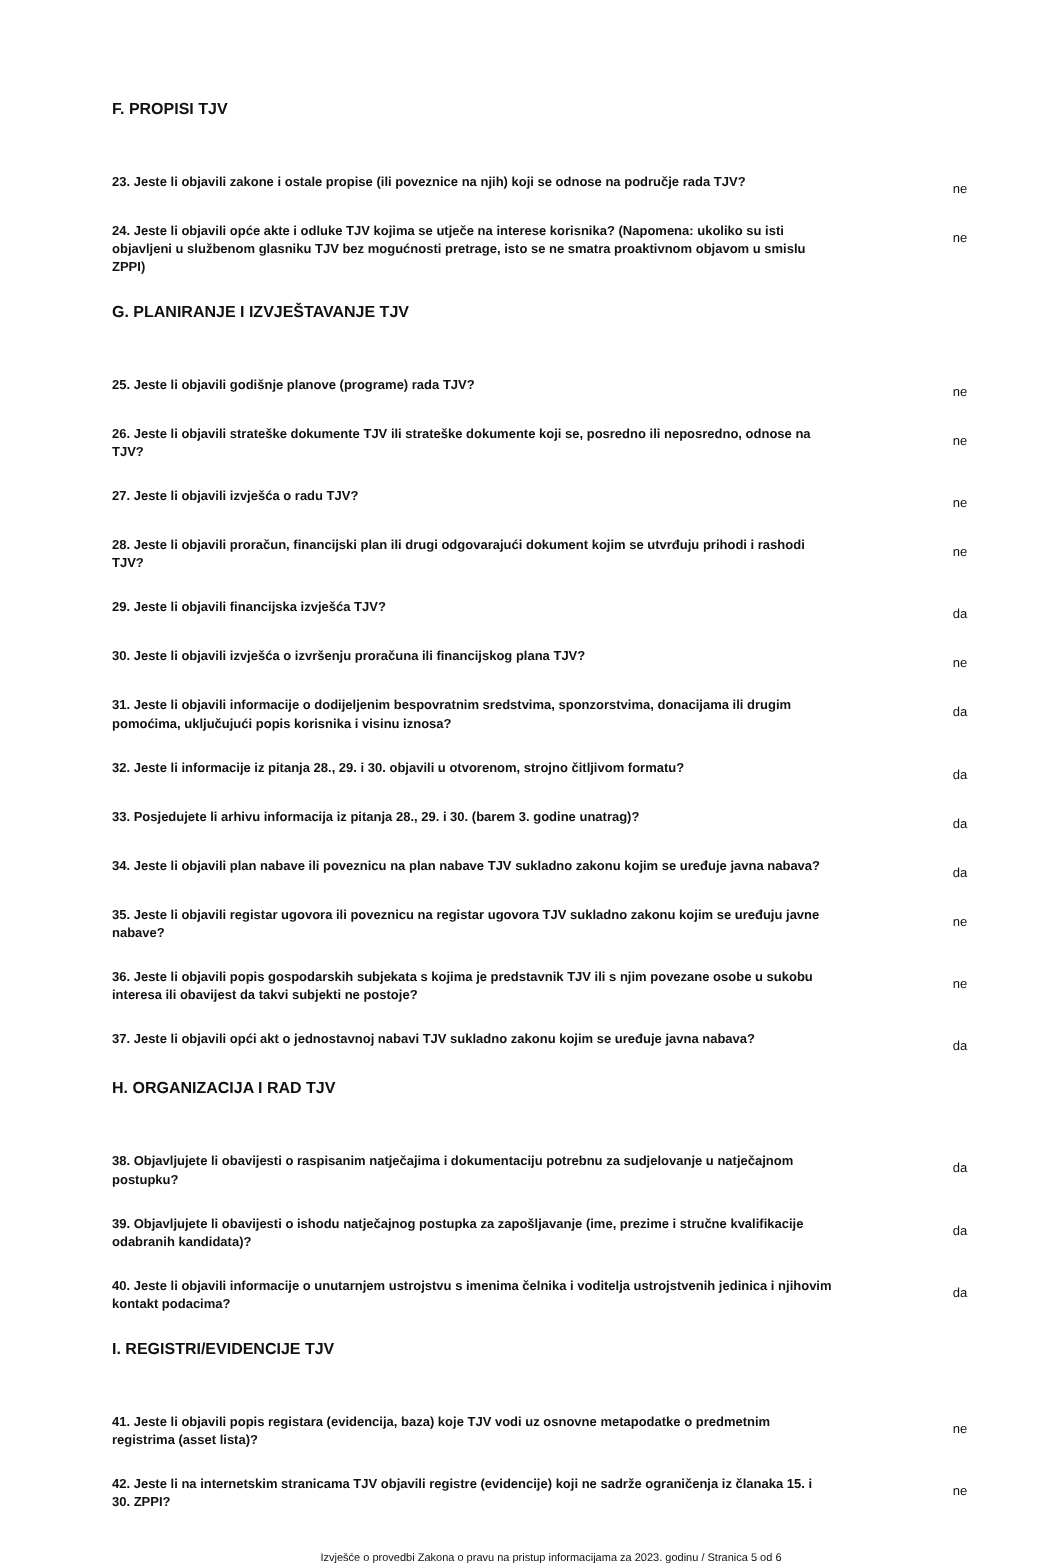F. PROPISI TJV
23. Jeste li objavili zakone i ostale propise (ili poveznice na njih) koji se odnose na područje rada TJV?
ne
24. Jeste li objavili opće akte i odluke TJV kojima se utječe na interese korisnika? (Napomena: ukoliko su isti objavljeni u službenom glasniku TJV bez mogućnosti pretrage, isto se ne smatra proaktivnom objavom u smislu ZPPI)
ne
G. PLANIRANJE I IZVJEŠTAVANJE TJV
25. Jeste li objavili godišnje planove (programe) rada TJV?
ne
26. Jeste li objavili strateške dokumente TJV ili strateške dokumente koji se, posredno ili neposredno, odnose na TJV?
ne
27. Jeste li objavili izvješća o radu TJV?
ne
28. Jeste li objavili proračun, financijski plan ili drugi odgovarajući dokument kojim se utvrđuju prihodi i rashodi TJV?
ne
29. Jeste li objavili financijska izvješća TJV?
da
30. Jeste li objavili izvješća o izvršenju proračuna ili financijskog plana TJV?
ne
31. Jeste li objavili informacije o dodijeljenim bespovratnim sredstvima, sponzorstvima, donacijama ili drugim pomoćima, uključujući popis korisnika i visinu iznosa?
da
32. Jeste li informacije iz pitanja 28., 29. i 30. objavili u otvorenom, strojno čitljivom formatu?
da
33. Posjedujete li arhivu informacija iz pitanja 28., 29. i 30. (barem 3. godine unatrag)?
da
34. Jeste li objavili plan nabave ili poveznicu na plan nabave TJV sukladno zakonu kojim se uređuje javna nabava?
da
35. Jeste li objavili registar ugovora ili poveznicu na registar ugovora TJV sukladno zakonu kojim se uređuju javne nabave?
ne
36. Jeste li objavili popis gospodarskih subjekata s kojima je predstavnik TJV ili s njim povezane osobe u sukobu interesa ili obavijest da takvi subjekti ne postoje?
ne
37. Jeste li objavili opći akt o jednostavnoj nabavi TJV sukladno zakonu kojim se uređuje javna nabava?
da
H. ORGANIZACIJA I RAD TJV
38. Objavljujete li obavijesti o raspisanim natječajima i dokumentaciju potrebnu za sudjelovanje u natječajnom postupku?
da
39. Objavljujete li obavijesti o ishodu natječajnog postupka za zapošljavanje (ime, prezime i stručne kvalifikacije odabranih kandidata)?
da
40. Jeste li objavili informacije o unutarnjem ustrojstvu s imenima čelnika i voditelja ustrojstvenih jedinica i njihovim kontakt podacima?
da
I. REGISTRI/EVIDENCIJE TJV
41. Jeste li objavili popis registara (evidencija, baza) koje TJV vodi uz osnovne metapodatke o predmetnim registrima (asset lista)?
ne
42. Jeste li na internetskim stranicama TJV objavili registre (evidencije) koji ne sadrže ograničenja iz članaka 15. i 30. ZPPI?
ne
Izvješće o provedbi Zakona o pravu na pristup informacijama za 2023. godinu / Stranica 5 od 6